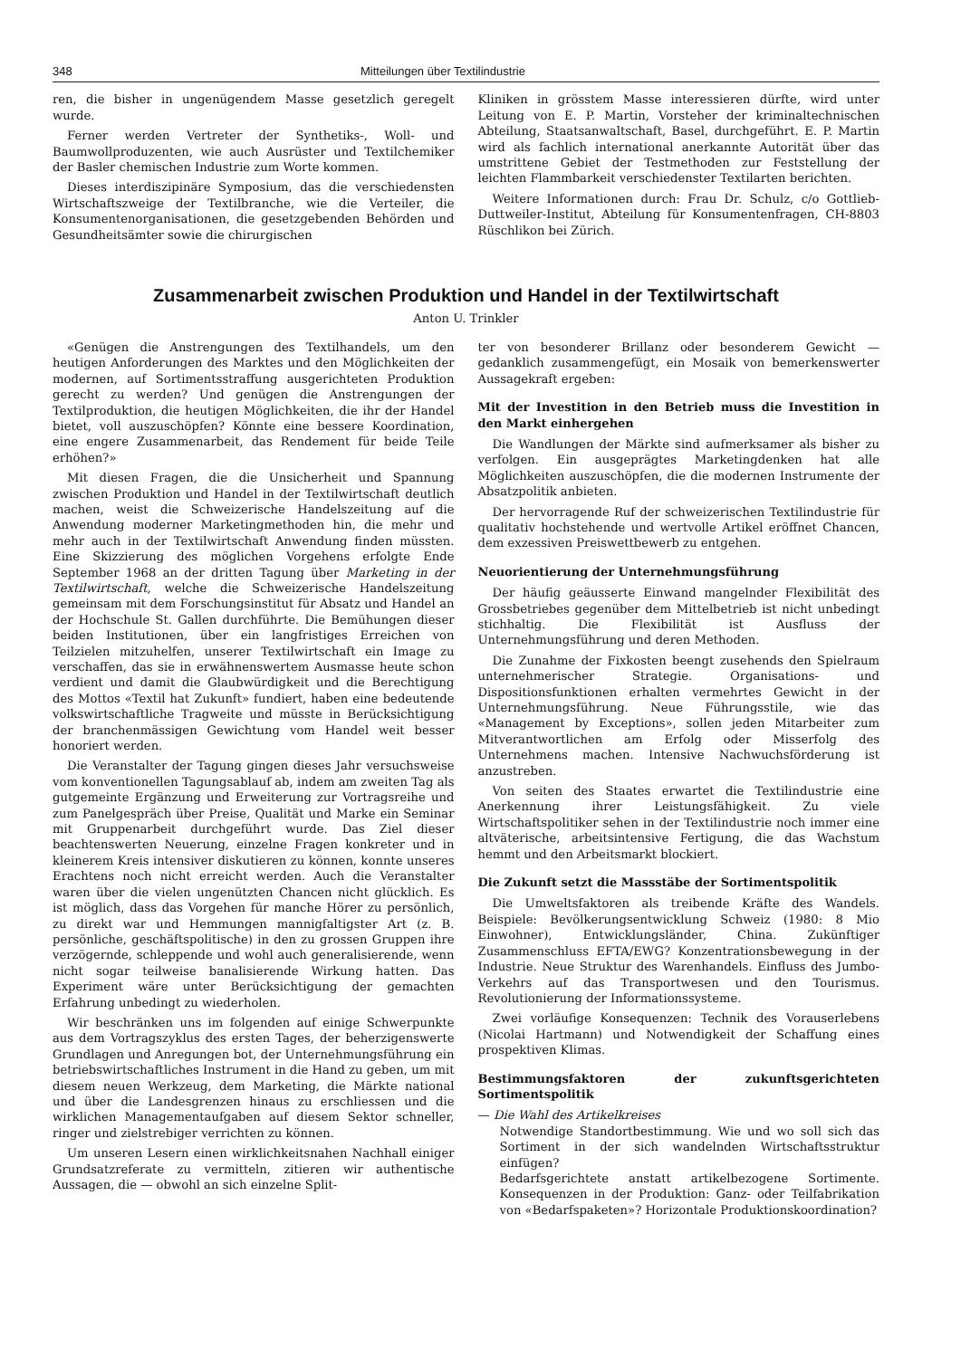348 Mitteilungen über Textilindustrie
ren, die bisher in ungenügendem Masse gesetzlich geregelt wurde.
Ferner werden Vertreter der Synthetiks-, Woll- und Baumwollproduzenten, wie auch Ausrüster und Textilchemiker der Basler chemischen Industrie zum Worte kommen.
Dieses interdiszipinäre Symposium, das die verschiedensten Wirtschaftszweige der Textilbranche, wie die Verteiler, die Konsumentenorganisationen, die gesetzgebenden Behörden und Gesundheitsämter sowie die chirurgischen
Kliniken in grösstem Masse interessieren dürfte, wird unter Leitung von E. P. Martin, Vorsteher der kriminaltechnischen Abteilung, Staatsanwaltschaft, Basel, durchgeführt. E. P. Martin wird als fachlich international anerkannte Autorität über das umstrittene Gebiet der Testmethoden zur Feststellung der leichten Flammbarkeit verschiedenster Textilarten berichten.
Weitere Informationen durch: Frau Dr. Schulz, c/o Gottlieb-Duttweiler-Institut, Abteilung für Konsumentenfragen, CH-8803 Rüschlikon bei Zürich.
Zusammenarbeit zwischen Produktion und Handel in der Textilwirtschaft
Anton U. Trinkler
«Genügen die Anstrengungen des Textilhandels, um den heutigen Anforderungen des Marktes und den Möglichkeiten der modernen, auf Sortimentsstraffung ausgerichteten Produktion gerecht zu werden? Und genügen die Anstrengungen der Textilproduktion, die heutigen Möglichkeiten, die ihr der Handel bietet, voll auszuschöpfen? Könnte eine bessere Koordination, eine engere Zusammenarbeit, das Rendement für beide Teile erhöhen?»
Mit diesen Fragen, die die Unsicherheit und Spannung zwischen Produktion und Handel in der Textilwirtschaft deutlich machen, weist die Schweizerische Handelszeitung auf die Anwendung moderner Marketingmethoden hin, die mehr und mehr auch in der Textilwirtschaft Anwendung finden müssten. Eine Skizzierung des möglichen Vorgehens erfolgte Ende September 1968 an der dritten Tagung über Marketing in der Textilwirtschaft, welche die Schweizerische Handelszeitung gemeinsam mit dem Forschungsinstitut für Absatz und Handel an der Hochschule St. Gallen durchführte. Die Bemühungen dieser beiden Institutionen, über ein langfristiges Erreichen von Teilzielen mitzuhelfen, unserer Textilwirtschaft ein Image zu verschaffen, das sie in erwähnenswertem Ausmasse heute schon verdient und damit die Glaubwürdigkeit und die Berechtigung des Mottos «Textil hat Zukunft» fundiert, haben eine bedeutende volkswirtschaftliche Tragweite und müsste in Berücksichtigung der branchenmässigen Gewichtung vom Handel weit besser honoriert werden.
Die Veranstalter der Tagung gingen dieses Jahr versuchsweise vom konventionellen Tagungsablauf ab, indem am zweiten Tag als gutgemeinte Ergänzung und Erweiterung zur Vortragsreihe und zum Panelgespräch über Preise, Qualität und Marke ein Seminar mit Gruppenarbeit durchgeführt wurde. Das Ziel dieser beachtenswerten Neuerung, einzelne Fragen konkreter und in kleinerem Kreis intensiver diskutieren zu können, konnte unseres Erachtens noch nicht erreicht werden. Auch die Veranstalter waren über die vielen ungenützten Chancen nicht glücklich. Es ist möglich, dass das Vorgehen für manche Hörer zu persönlich, zu direkt war und Hemmungen mannigfaltigster Art (z. B. persönliche, geschäftspolitische) in den zu grossen Gruppen ihre verzögernde, schleppende und wohl auch generalisierende, wenn nicht sogar teilweise banalisierende Wirkung hatten. Das Experiment wäre unter Berücksichtigung der gemachten Erfahrung unbedingt zu wiederholen.
Wir beschränken uns im folgenden auf einige Schwerpunkte aus dem Vortragszyklus des ersten Tages, der beherzigenswerte Grundlagen und Anregungen bot, der Unternehmungsführung ein betriebswirtschaftliches Instrument in die Hand zu geben, um mit diesem neuen Werkzeug, dem Marketing, die Märkte national und über die Landesgrenzen hinaus zu erschliessen und die wirklichen Managementaufgaben auf diesem Sektor schneller, ringer und zielstrebiger verrichten zu können.
Um unseren Lesern einen wirklichkeitsnahen Nachhall einiger Grundsatzreferate zu vermitteln, zitieren wir authentische Aussagen, die — obwohl an sich einzelne Split-
ter von besonderer Brillanz oder besonderem Gewicht — gedanklich zusammengefügt, ein Mosaik von bemerkenswerter Aussagekraft ergeben:
Mit der Investition in den Betrieb muss die Investition in den Markt einhergehen
Die Wandlungen der Märkte sind aufmerksamer als bisher zu verfolgen. Ein ausgeprägtes Marketingdenken hat alle Möglichkeiten auszuschöpfen, die die modernen Instrumente der Absatzpolitik anbieten.
Der hervorragende Ruf der schweizerischen Textilindustrie für qualitativ hochstehende und wertvolle Artikel eröffnet Chancen, dem exzessiven Preiswettbewerb zu entgehen.
Neuorientierung der Unternehmungsführung
Der häufig geäusserte Einwand mangelnder Flexibilität des Grossbetriebes gegenüber dem Mittelbetrieb ist nicht unbedingt stichhaltig. Die Flexibilität ist Ausfluss der Unternehmungsführung und deren Methoden.
Die Zunahme der Fixkosten beengt zusehends den Spielraum unternehmerischer Strategie. Organisations- und Dispositionsfunktionen erhalten vermehrtes Gewicht in der Unternehmungsführung. Neue Führungsstile, wie das «Management by Exceptions», sollen jeden Mitarbeiter zum Mitverantwortlichen am Erfolg oder Misserfolg des Unternehmens machen. Intensive Nachwuchsförderung ist anzustreben.
Von seiten des Staates erwartet die Textilindustrie eine Anerkennung ihrer Leistungsfähigkeit. Zu viele Wirtschaftspolitiker sehen in der Textilindustrie noch immer eine altväterische, arbeitsintensive Fertigung, die das Wachstum hemmt und den Arbeitsmarkt blockiert.
Die Zukunft setzt die Massstäbe der Sortimentspolitik
Die Umweltsfaktoren als treibende Kräfte des Wandels. Beispiele: Bevölkerungsentwicklung Schweiz (1980: 8 Mio Einwohner), Entwicklungsländer, China. Zukünftiger Zusammenschluss EFTA/EWG? Konzentrationsbewegung in der Industrie. Neue Struktur des Warenhandels. Einfluss des Jumbo-Verkehrs auf das Transportwesen und den Tourismus. Revolutionierung der Informationssysteme.
Zwei vorläufige Konsequenzen: Technik des Vorauserlebens (Nicolai Hartmann) und Notwendigkeit der Schaffung eines prospektiven Klimas.
Bestimmungsfaktoren der zukunftsgerichteten Sortimentspolitik
— Die Wahl des Artikelkreises
Notwendige Standortbestimmung. Wie und wo soll sich das Sortiment in der sich wandelnden Wirtschaftsstruktur einfügen?
Bedarfsgerichtete anstatt artikelbezogene Sortimente. Konsequenzen in der Produktion: Ganz- oder Teilfabrikation von «Bedarfspaketen»? Horizontale Produktionskoordination?